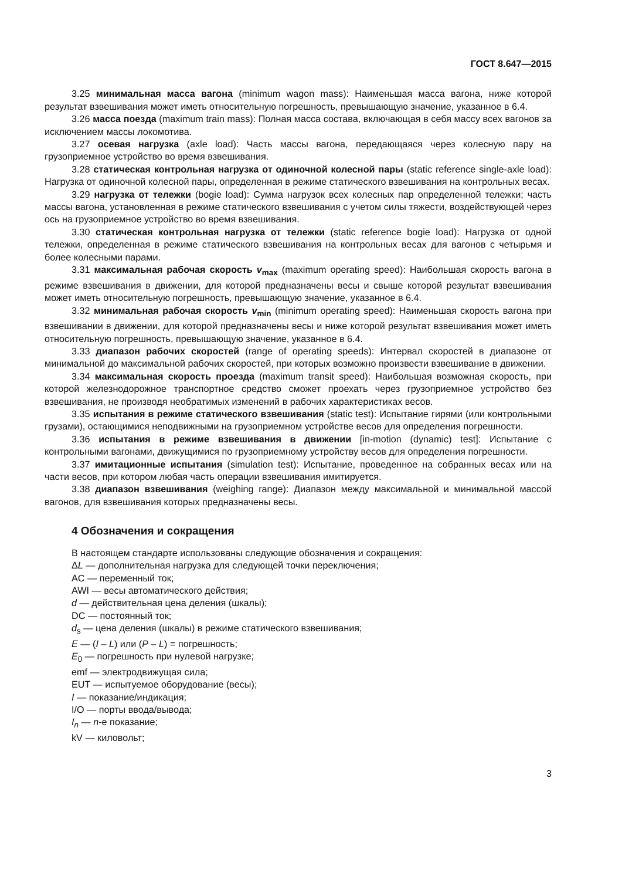ГОСТ 8.647—2015
3.25 минимальная масса вагона (minimum wagon mass): Наименьшая масса вагона, ниже которой результат взвешивания может иметь относительную погрешность, превышающую значение, указанное в 6.4.
3.26 масса поезда (maximum train mass): Полная масса состава, включающая в себя массу всех вагонов за исключением массы локомотива.
3.27 осевая нагрузка (axle load): Часть массы вагона, передающаяся через колесную пару на грузоприемное устройство во время взвешивания.
3.28 статическая контрольная нагрузка от одиночной колесной пары (static reference single-axle load): Нагрузка от одиночной колесной пары, определенная в режиме статического взвешивания на контрольных весах.
3.29 нагрузка от тележки (bogie load): Сумма нагрузок всех колесных пар определенной тележки; часть массы вагона, установленная в режиме статического взвешивания с учетом силы тяжести, воздействующей через ось на грузоприемное устройство во время взвешивания.
3.30 статическая контрольная нагрузка от тележки (static reference bogie load): Нагрузка от одной тележки, определенная в режиме статического взвешивания на контрольных весах для вагонов с четырьмя и более колесными парами.
3.31 максимальная рабочая скорость v<sub>max</sub> (maximum operating speed): Наибольшая скорость вагона в режиме взвешивания в движении, для которой предназначены весы и свыше которой результат взвешивания может иметь относительную погрешность, превышающую значение, указанное в 6.4.
3.32 минимальная рабочая скорость v<sub>min</sub> (minimum operating speed): Наименьшая скорость вагона при взвешивании в движении, для которой предназначены весы и ниже которой результат взвешивания может иметь относительную погрешность, превышающую значение, указанное в 6.4.
3.33 диапазон рабочих скоростей (range of operating speeds): Интервал скоростей в диапазоне от минимальной до максимальной рабочих скоростей, при которых возможно произвести взвешивание в движении.
3.34 максимальная скорость проезда (maximum transit speed): Наибольшая возможная скорость, при которой железнодорожное транспортное средство сможет проехать через грузоприемное устройство без взвешивания, не производя необратимых изменений в рабочих характеристиках весов.
3.35 испытания в режиме статического взвешивания (static test): Испытание гирями (или контрольными грузами), остающимися неподвижными на грузоприемном устройстве весов для определения погрешности.
3.36 испытания в режиме взвешивания в движении [in-motion (dynamic) test]: Испытание с контрольными вагонами, движущимися по грузоприемному устройству весов для определения погрешности.
3.37 имитационные испытания (simulation test): Испытание, проведенное на собранных весах или на части весов, при котором любая часть операции взвешивания имитируется.
3.38 диапазон взвешивания (weighing range): Диапазон между максимальной и минимальной массой вагонов, для взвешивания которых предназначены весы.
4 Обозначения и сокращения
В настоящем стандарте использованы следующие обозначения и сокращения:
ΔL — дополнительная нагрузка для следующей точки переключения;
AC — переменный ток;
AWI — весы автоматического действия;
d — действительная цена деления (шкалы);
DC — постоянный ток;
d<sub>s</sub> — цена деления (шкалы) в режиме статического взвешивания;
E — (I – L) или (P – L) = погрешность;
E<sub>0</sub> — погрешность при нулевой нагрузке;
emf — электродвижущая сила;
EUT — испытуемое оборудование (весы);
I — показание/индикация;
I/O — порты ввода/вывода;
I<sub>n</sub> — n-е показание;
kV — киловольт;
3